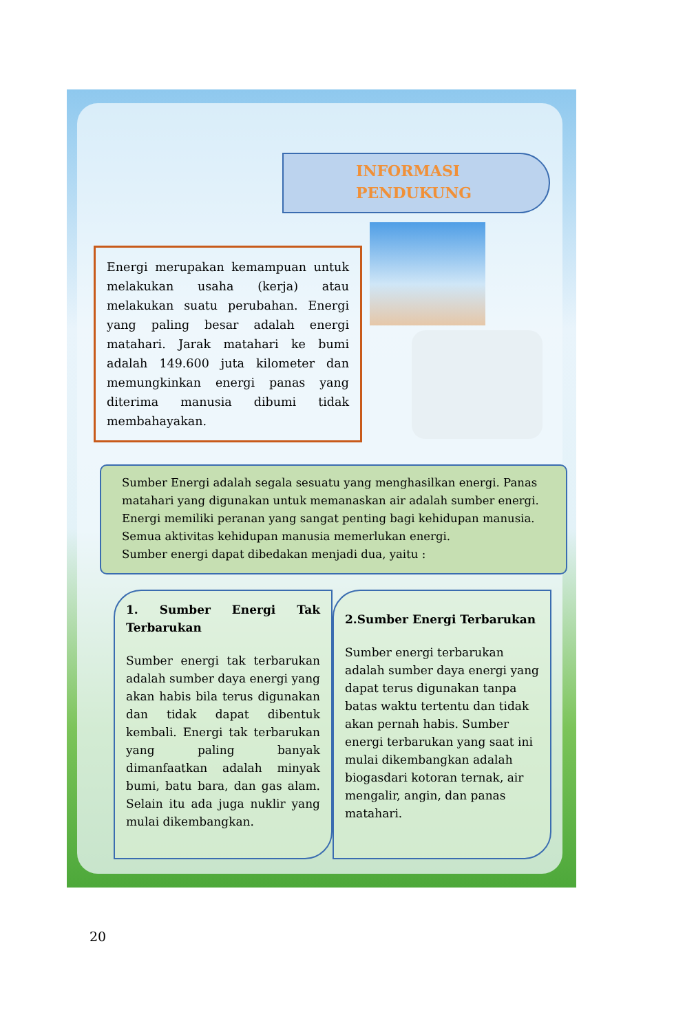INFORMASI
PENDUKUNG
Energi merupakan kemampuan untuk melakukan usaha (kerja) atau melakukan suatu perubahan. Energi yang paling besar adalah energi matahari. Jarak matahari ke bumi adalah 149.600 juta kilometer dan memungkinkan energi panas yang diterima manusia dibumi tidak membahayakan.
Sumber Energi adalah segala sesuatu yang menghasilkan energi. Panas matahari yang digunakan untuk memanaskan air adalah sumber energi. Energi memiliki peranan yang sangat penting bagi kehidupan manusia. Semua aktivitas kehidupan manusia memerlukan energi.
Sumber energi dapat dibedakan menjadi dua, yaitu :
1. Sumber Energi Tak Terbarukan
Sumber energi tak terbarukan adalah sumber daya energi yang akan habis bila terus digunakan dan tidak dapat dibentuk kembali. Energi tak terbarukan yang paling banyak dimanfaatkan adalah minyak bumi, batu bara, dan gas alam. Selain itu ada juga nuklir yang mulai dikembangkan.
2.Sumber Energi Terbarukan
Sumber energi terbarukan adalah sumber daya energi yang dapat terus digunakan tanpa batas waktu tertentu dan tidak akan pernah habis. Sumber energi terbarukan yang saat ini mulai dikembangkan adalah biogasdari kotoran ternak, air mengalir, angin, dan panas matahari.
20